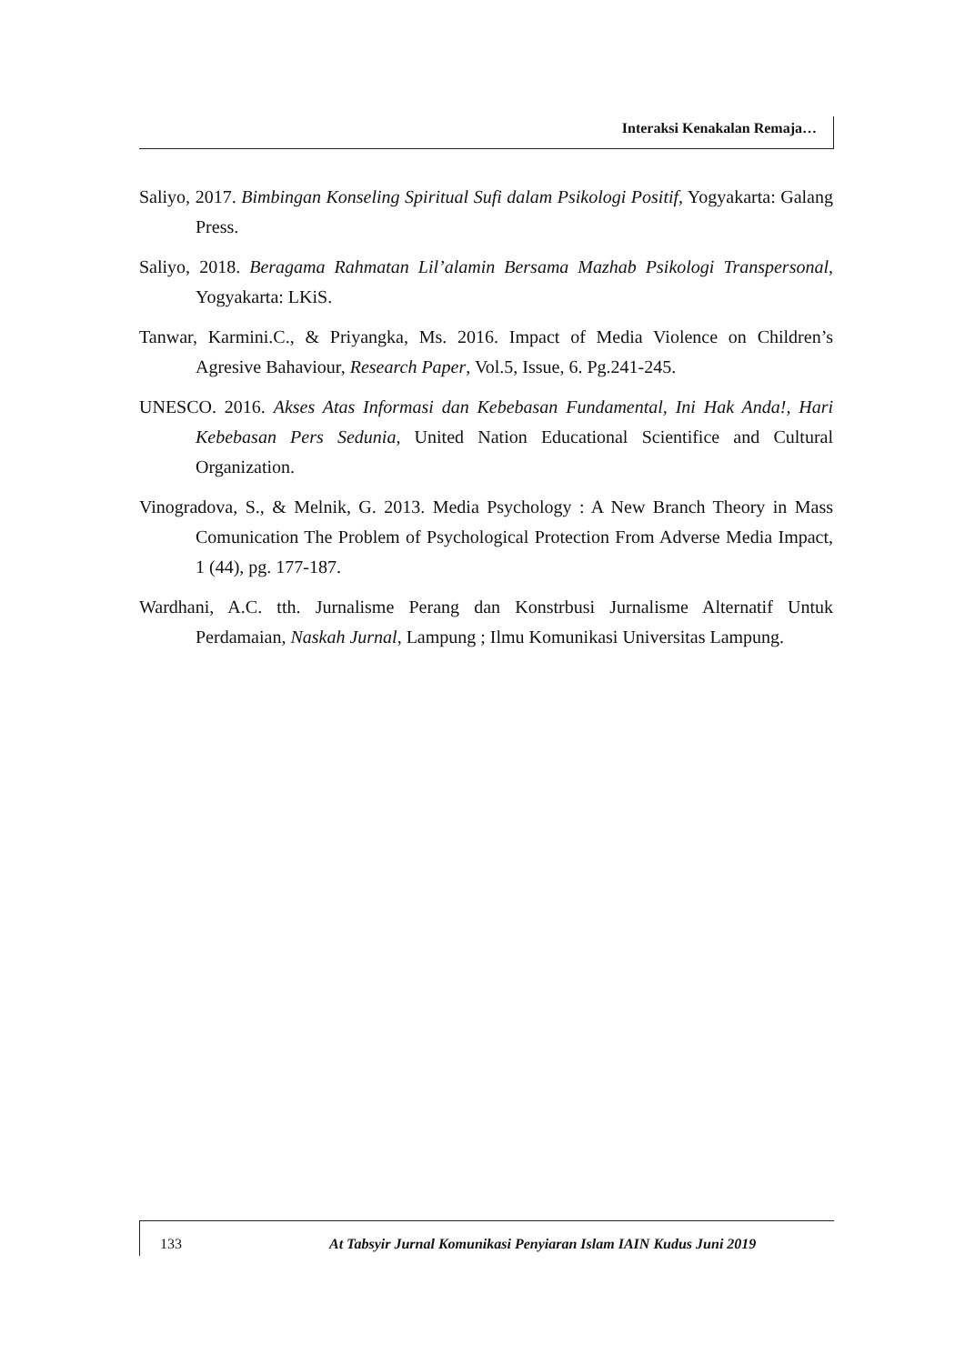Interaksi Kenakalan Remaja…
Saliyo, 2017. Bimbingan Konseling Spiritual Sufi dalam Psikologi Positif, Yogyakarta: Galang Press.
Saliyo, 2018. Beragama Rahmatan Lil’alamin Bersama Mazhab Psikologi Transpersonal, Yogyakarta: LKiS.
Tanwar, Karmini.C., & Priyangka, Ms. 2016. Impact of Media Violence on Children’s Agresive Bahaviour, Research Paper, Vol.5, Issue, 6. Pg.241-245.
UNESCO. 2016. Akses Atas Informasi dan Kebebasan Fundamental, Ini Hak Anda!, Hari Kebebasan Pers Sedunia, United Nation Educational Scientifice and Cultural Organization.
Vinogradova, S., & Melnik, G. 2013. Media Psychology : A New Branch Theory in Mass Comunication The Problem of Psychological Protection From Adverse Media Impact, 1 (44), pg. 177-187.
Wardhani, A.C. tth. Jurnalisme Perang dan Konstrbusi Jurnalisme Alternatif Untuk Perdamaian, Naskah Jurnal, Lampung ; Ilmu Komunikasi Universitas Lampung.
133 At Tabsyir Jurnal Komunikasi Penyiaran Islam IAIN Kudus Juni 2019